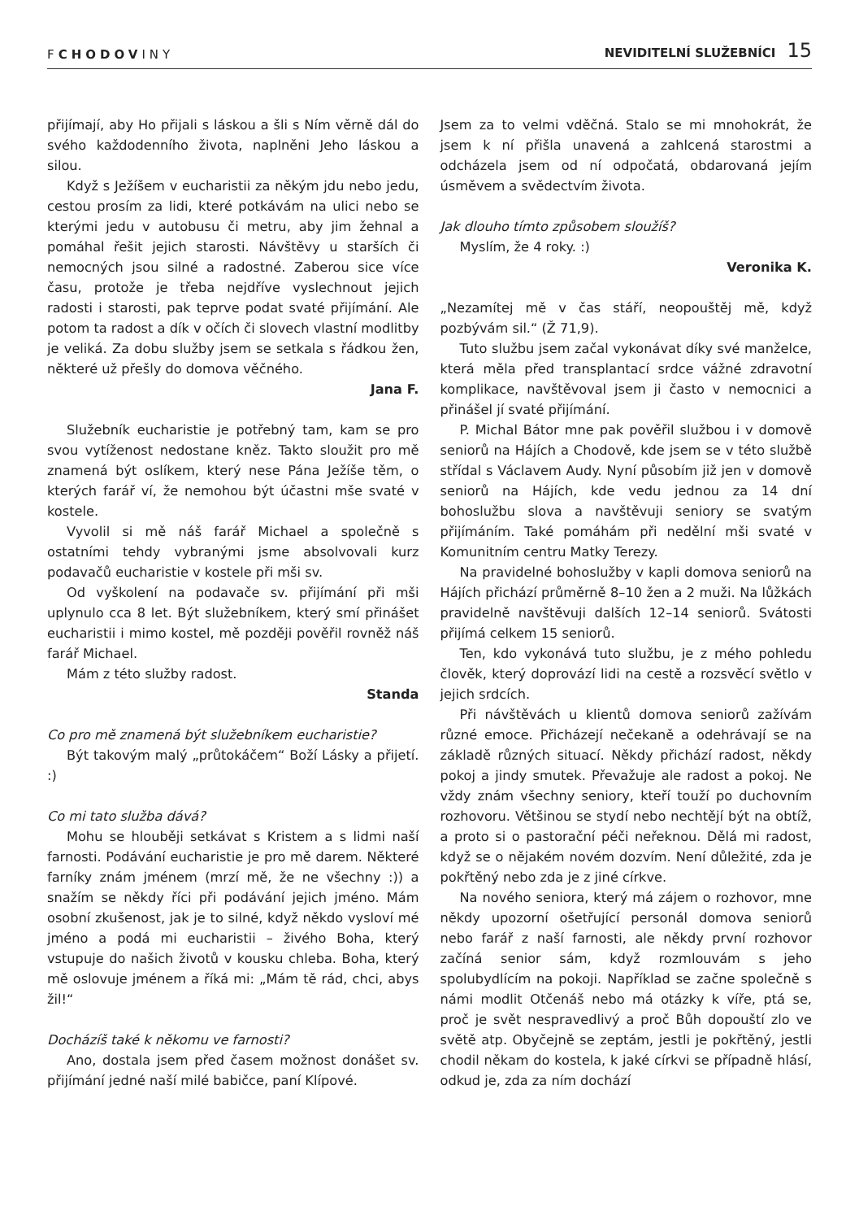FCHODOVINY
NEVIDITELNÍ SLUŽEBNÍCI 15
přijímají, aby Ho přijali s láskou a šli s Ním věrně dál do svého každodenního života, naplněni Jeho láskou a silou.
Když s Ježíšem v eucharistii za někým jdu nebo jedu, cestou prosím za lidi, které potkávám na ulici nebo se kterými jedu v autobusu či metru, aby jim žehnal a pomáhal řešit jejich starosti. Návštěvy u starších či nemocných jsou silné a radostné. Zaberou sice více času, protože je třeba nejdříve vyslechnout jejich radosti i starosti, pak teprve podat svaté přijímání. Ale potom ta radost a dík v očích či slovech vlastní modlitby je veliká. Za dobu služby jsem se setkala s řádkou žen, některé už přešly do domova věčného.
Jana F.
Služebník eucharistie je potřebný tam, kam se pro svou vytíženost nedostane kněz. Takto sloužit pro mě znamená být oslíkem, který nese Pána Ježíše těm, o kterých farář ví, že nemohou být účastni mše svaté v kostele.
Vyvolil si mě náš farář Michael a společně s ostatními tehdy vybranými jsme absolvovali kurz podavačů eucharistie v kostele při mši sv.
Od vyškolení na podavače sv. přijímání při mši uplynulo cca 8 let. Být služebníkem, který smí přinášet eucharistii i mimo kostel, mě později pověřil rovněž náš farář Michael.
Mám z této služby radost.
Standa
Co pro mě znamená být služebníkem eucharistie?
Být takovým malý „průtokáčem“ Boží Lásky a přijetí. :)
Co mi tato služba dává?
Mohu se hlouběji setkávat s Kristem a s lidmi naší farnosti. Podávání eucharistie je pro mě darem. Některé farníky znám jménem (mrzí mě, že ne všechny :)) a snažím se někdy říci při podávání jejich jméno. Mám osobní zkušenost, jak je to silné, když někdo vysloví mé jméno a podá mi eucharistii – živého Boha, který vstupuje do našich životů v kousku chleba. Boha, který mě oslovuje jménem a říká mi: „Mám tě rád, chci, abys žil!“
Docházíš také k někomu ve farnosti?
Ano, dostala jsem před časem možnost donášet sv. přijímání jedné naší milé babičce, paní Klípové.
Jsem za to velmi vděčná. Stalo se mi mnohokrát, že jsem k ní přišla unavená a zahlcená starostmi a odcházela jsem od ní odpočatá, obdarovaná jejím úsměvem a svědectvím života.
Jak dlouho tímto způsobem sloužíš?
Myslím, že 4 roky. :)
Veronika K.
„Nezamítej mě v čas stáří, neopouštěj mě, když pozbývám sil.“ (Ž 71,9).
Tuto službu jsem začal vykonávat díky své manželce, která měla před transplantací srdce vážné zdravotní komplikace, navštěvoval jsem ji často v nemocnici a přinášel jí svaté přijímání.
P. Michal Bátor mne pak pověřil službou i v domově seniorů na Hájích a Chodově, kde jsem se v této službě střídal s Václavem Audy. Nyní působím již jen v domově seniorů na Hájích, kde vedu jednou za 14 dní bohoslužbu slova a navštěvuji seniory se svatým přijímáním. Také pomáhám při nedělní mši svaté v Komunitním centru Matky Terezy.
Na pravidelné bohoslužby v kapli domova seniorů na Hájích přichází průměrně 8–10 žen a 2 muži. Na lůžkách pravidelně navštěvuji dalších 12–14 seniorů. Svátosti přijímá celkem 15 seniorů.
Ten, kdo vykonává tuto službu, je z mého pohledu člověk, který doprovází lidi na cestě a rozsvěcí světlo v jejich srdcích.
Při návštěvách u klientů domova seniorů zažívám různé emoce. Přicházejí nečekaně a odehrávají se na základě různých situací. Někdy přichází radost, někdy pokoj a jindy smutek. Převažuje ale radost a pokoj. Ne vždy znám všechny seniory, kteří touží po duchovním rozhovoru. Většinou se stydí nebo nechtějí být na obtíž, a proto si o pastorační péči neřeknou. Dělá mi radost, když se o nějakém novém dozvím. Není důležité, zda je pokřtěný nebo zda je z jiné církve.
Na nového seniora, který má zájem o rozhovor, mne někdy upozorní ošetřující personál domova seniorů nebo farář z naší farnosti, ale někdy první rozhovor začíná senior sám, když rozmlouvám s jeho spolubydlícím na pokoji. Například se začne společně s námi modlit Otčenáš nebo má otázky k víře, ptá se, proč je svět nespravedlivý a proč Bůh dopouští zlo ve světě atp. Obyčejně se zeptám, jestli je pokřtěný, jestli chodil někam do kostela, k jaké církvi se případně hlásí, odkud je, zda za ním dochází